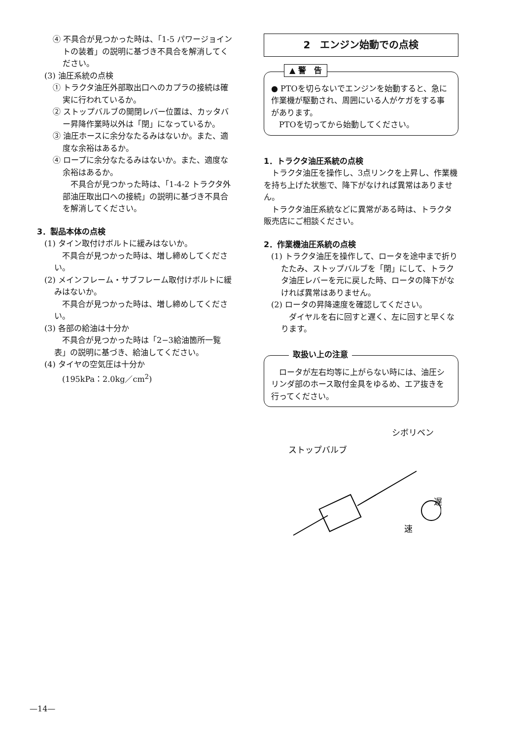④ 不具合が見つかった時は、「1-5 パワージョイントの装着」の説明に基づき不具合を解消してください。
(3) 油圧系統の点検
① トラクタ油圧外部取出口へのカプラの接続は確実に行われているか。
② ストップバルブの開閉レバー位置は、カッタバー昇降作業時以外は「閉」になっているか。
③ 油圧ホースに余分なたるみはないか。また、適度な余裕はあるか。
④ ロープに余分なたるみはないか。また、適度な余裕はあるか。
　不具合が見つかった時は、「1-4-2 トラクタ外部油圧取出口への接続」の説明に基づき不具合を解消してください。
3．製品本体の点検
(1) タイン取付けボルトに緩みはないか。
　不具合が見つかった時は、増し締めしてください。
(2) メインフレーム・サブフレーム取付けボルトに緩みはないか。
　不具合が見つかった時は、増し締めしてください。
(3) 各部の給油は十分か
　不具合が見つかった時は「2−3給油箇所一覧表」の説明に基づき、給油してください。
(4) タイヤの空気圧は十分か
　(195kPa：2.0kg／cm<sup>2</sup>)
2　エンジン始動での点検
▲ 警　告
● PTOを切らないでエンジンを始動すると、急に作業機が駆動され、周囲にいる人がケガをする事があります。
　PTOを切ってから始動してください。
1．トラクタ油圧系統の点検
　トラクタ油圧を操作し、3点リンクを上昇し、作業機を持ち上げた状態で、降下がなければ異常はありません。
　トラクタ油圧系統などに異常がある時は、トラクタ販売店にご相談ください。
2．作業機油圧系統の点検
(1) トラクタ油圧を操作して、ロータを途中まで折りたたみ、ストップバルブを「閉」にして、トラクタ油圧レバーを元に戻した時、ロータの降下がなければ異常はありません。
(2) ロータの昇降速度を確認してください。
　ダイヤルを右に回すと遅く、左に回すと早くなります。
取扱い上の注意
　ロータが左右均等に上がらない時には、油圧シリンダ部のホース取付金具をゆるめ、エア抜きを行ってください。
シボリベン
ストップバルブ
遅
速
—14—